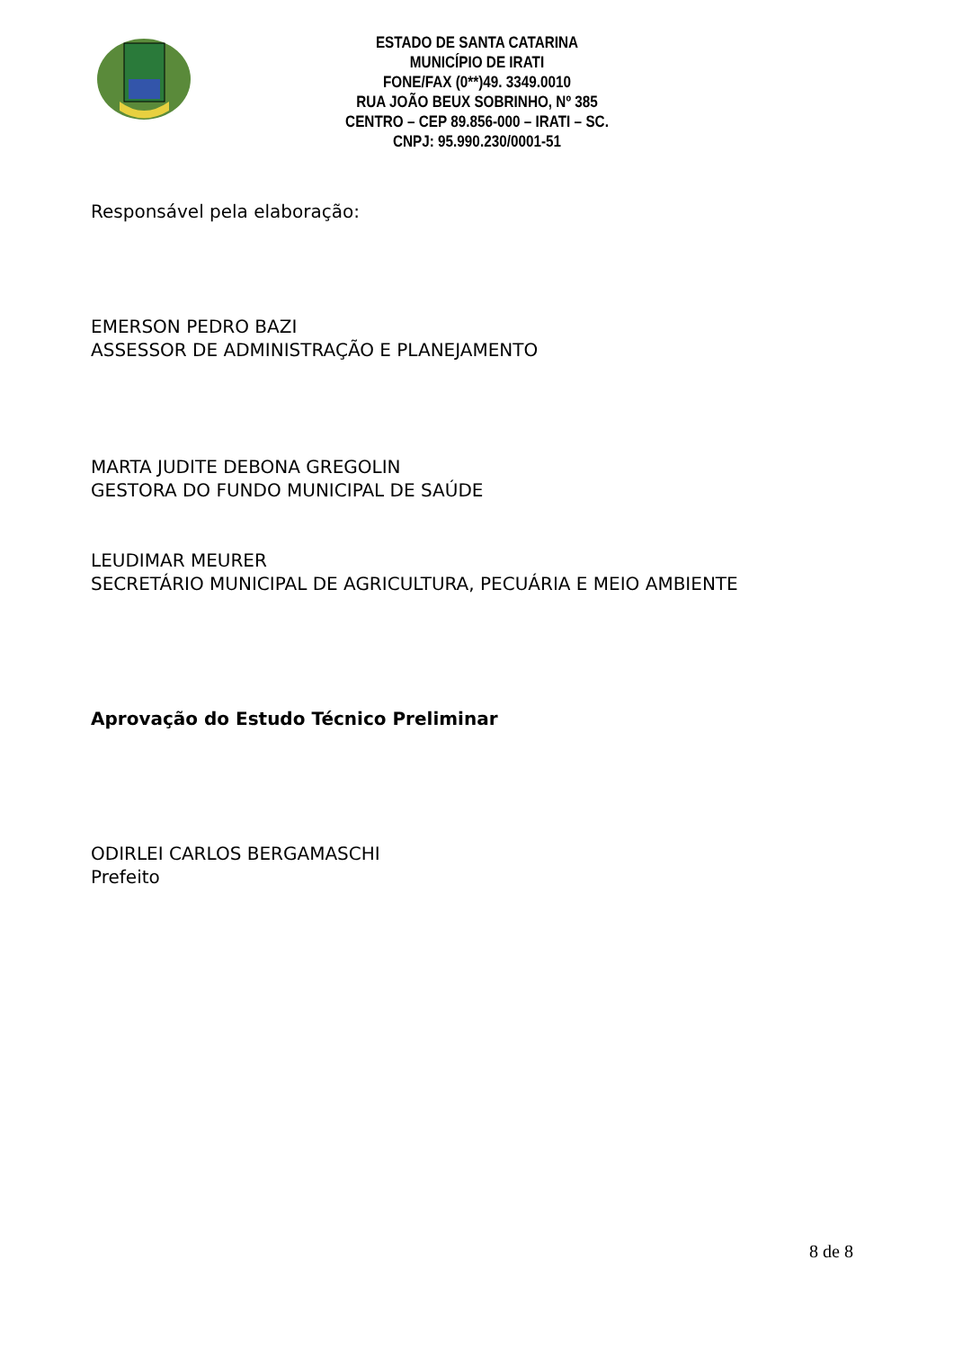ESTADO DE SANTA CATARINA
MUNICÍPIO DE IRATI
FONE/FAX (0**)49. 3349.0010
RUA JOÃO BEUX SOBRINHO, Nº 385
CENTRO – CEP 89.856-000 – IRATI – SC.
CNPJ: 95.990.230/0001-51
Responsável pela elaboração:
EMERSON PEDRO BAZI
ASSESSOR DE ADMINISTRAÇÃO E PLANEJAMENTO
MARTA JUDITE DEBONA GREGOLIN
GESTORA DO FUNDO MUNICIPAL DE SAÚDE
LEUDIMAR MEURER
SECRETÁRIO MUNICIPAL DE AGRICULTURA, PECUÁRIA E MEIO AMBIENTE
Aprovação do Estudo Técnico Preliminar
ODIRLEI CARLOS BERGAMASCHI
Prefeito
8 de 8